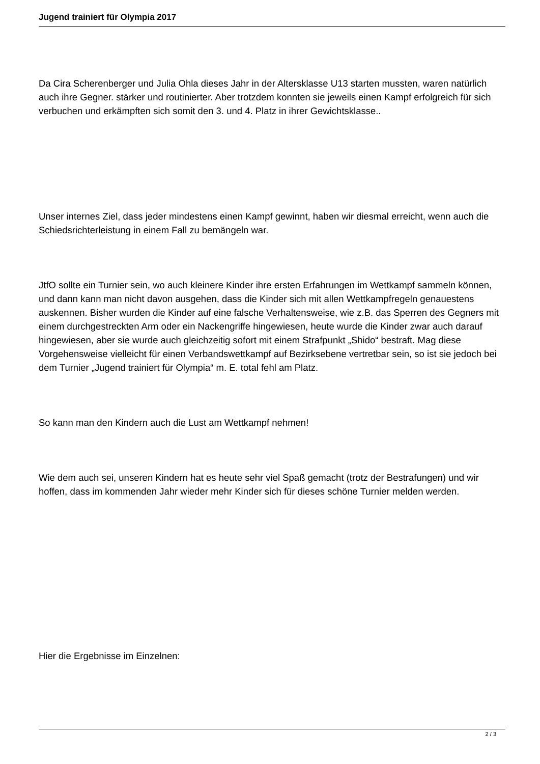Jugend trainiert für Olympia 2017
Da Cira Scherenberger und Julia Ohla dieses Jahr in der Altersklasse U13 starten mussten, waren natürlich auch ihre Gegner. stärker und routinierter. Aber trotzdem konnten sie jeweils einen Kampf erfolgreich für sich verbuchen und erkämpften sich somit den 3. und 4. Platz in ihrer Gewichtsklasse..
Unser internes Ziel, dass jeder mindestens einen Kampf gewinnt, haben wir diesmal erreicht, wenn auch die Schiedsrichterleistung in einem Fall zu bemängeln war.
JtfO sollte ein Turnier sein, wo auch kleinere Kinder ihre ersten Erfahrungen im Wettkampf sammeln können, und dann kann man nicht davon ausgehen, dass die Kinder sich mit allen Wettkampfregeln genauestens auskennen. Bisher wurden die Kinder auf eine falsche Verhaltensweise, wie z.B. das Sperren des Gegners mit einem durchgestreckten Arm oder ein Nackengriffe hingewiesen, heute wurde die Kinder zwar auch darauf hingewiesen, aber sie wurde auch gleichzeitig sofort mit einem Strafpunkt „Shido“ bestraft. Mag diese Vorgehensweise vielleicht für einen Verbandswettkampf auf Bezirksebene vertretbar sein, so ist sie jedoch bei dem Turnier „Jugend trainiert für Olympia“ m. E. total fehl am Platz.
So kann man den Kindern auch die Lust am Wettkampf nehmen!
Wie dem auch sei, unseren Kindern hat es heute sehr viel Spaß gemacht (trotz der Bestrafungen) und wir hoffen, dass im kommenden Jahr wieder mehr Kinder sich für dieses schöne Turnier melden werden.
Hier die Ergebnisse im Einzelnen:
2 / 3